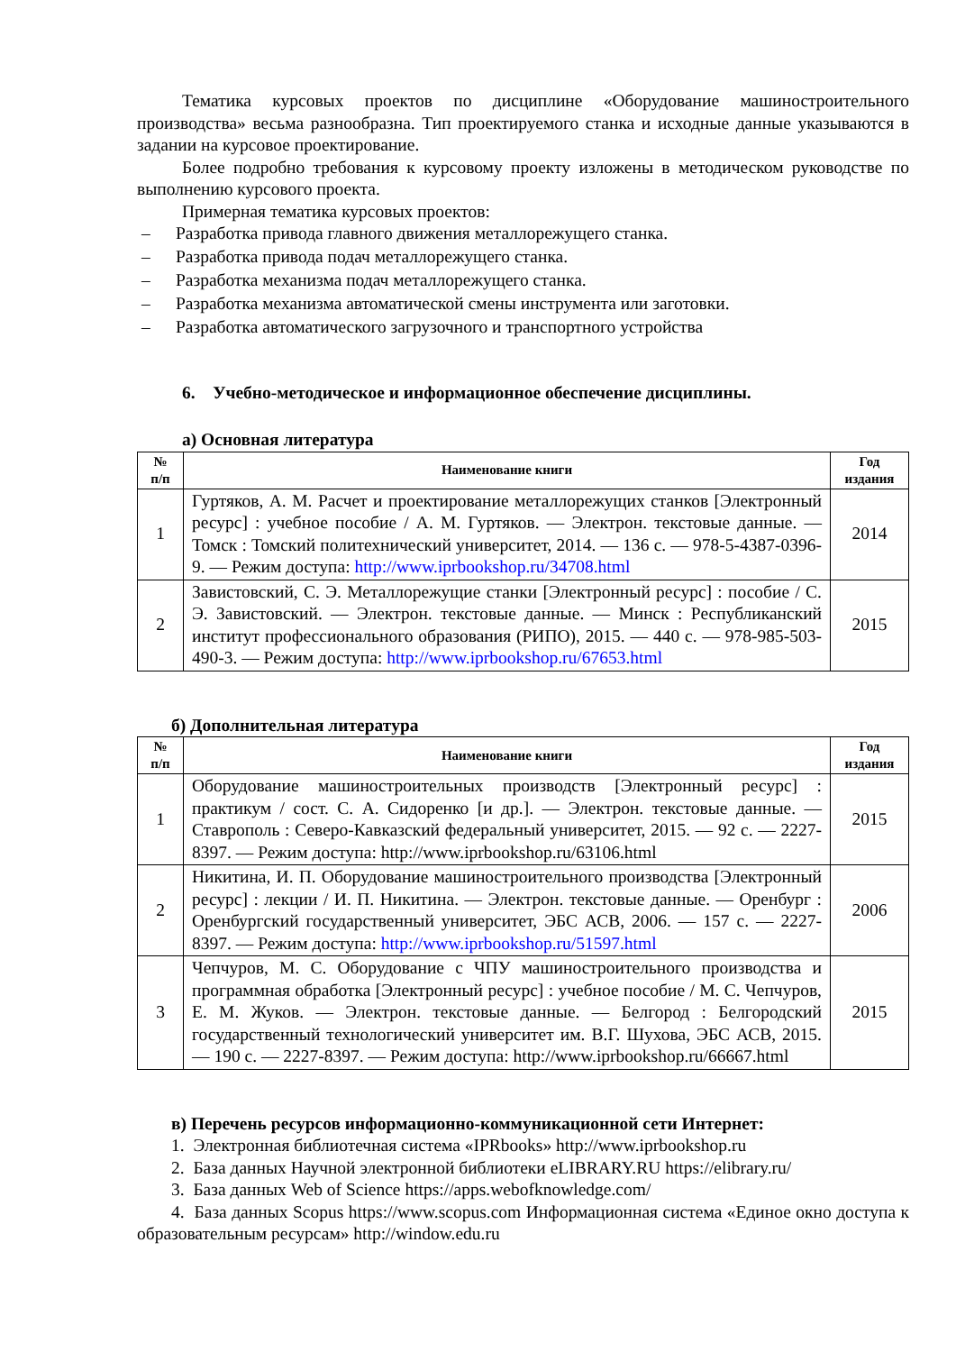Тематика курсовых проектов по дисциплине «Оборудование машиностроительного производства» весьма разнообразна. Тип проектируемого станка и исходные данные указываются в задании на курсовое проектирование.
Более подробно требования к курсовому проекту изложены в методическом руководстве по выполнению курсового проекта.
Примерная тематика курсовых проектов:
– Разработка привода главного движения металлорежущего станка.
– Разработка привода подач металлорежущего станка.
– Разработка механизма подач металлорежущего станка.
– Разработка механизма автоматической смены инструмента или заготовки.
– Разработка автоматического загрузочного и транспортного устройства
6. Учебно-методическое и информационное обеспечение дисциплины.
а) Основная литература
| № п/п | Наименование книги | Год издания |
| --- | --- | --- |
| 1 | Гуртяков, А. М. Расчет и проектирование металлорежущих станков [Электронный ресурс] : учебное пособие / А. М. Гуртяков. — Электрон. текстовые данные. — Томск : Томский политехнический университет, 2014. — 136 c. — 978-5-4387-0396-9. — Режим доступа: http://www.iprbookshop.ru/34708.html | 2014 |
| 2 | Завистовский, С. Э. Металлорежущие станки [Электронный ресурс] : пособие / С. Э. Завистовский. — Электрон. текстовые данные. — Минск : Республиканский институт профессионального образования (РИПО), 2015. — 440 c. — 978-985-503-490-3. — Режим доступа: http://www.iprbookshop.ru/67653.html | 2015 |
б) Дополнительная литература
| № п/п | Наименование книги | Год издания |
| --- | --- | --- |
| 1 | Оборудование машиностроительных производств [Электронный ресурс] : практикум / сост. С. А. Сидоренко [и др.]. — Электрон. текстовые данные. — Ставрополь : Северо-Кавказский федеральный университет, 2015. — 92 c. — 2227-8397. — Режим доступа: http://www.iprbookshop.ru/63106.html | 2015 |
| 2 | Никитина, И. П. Оборудование машиностроительного производства [Электронный ресурс] : лекции / И. П. Никитина. — Электрон. текстовые данные. — Оренбург : Оренбургский государственный университет, ЭБС АСВ, 2006. — 157 c. — 2227-8397. — Режим доступа: http://www.iprbookshop.ru/51597.html | 2006 |
| 3 | Чепчуров, М. С. Оборудование с ЧПУ машиностроительного производства и программная обработка [Электронный ресурс] : учебное пособие / М. С. Чепчуров, Е. М. Жуков. — Электрон. текстовые данные. — Белгород : Белгородский государственный технологический университет им. В.Г. Шухова, ЭБС АСВ, 2015. — 190 c. — 2227-8397. — Режим доступа: http://www.iprbookshop.ru/66667.html | 2015 |
в) Перечень ресурсов информационно-коммуникационной сети Интернет:
1. Электронная библиотечная система «IPRbooks» http://www.iprbookshop.ru
2. База данных Научной электронной библиотеки eLIBRARY.RU https://elibrary.ru/
3. База данных Web of Science https://apps.webofknowledge.com/
4. База данных Scopus https://www.scopus.com Информационная система «Единое окно доступа к образовательным ресурсам» http://window.edu.ru